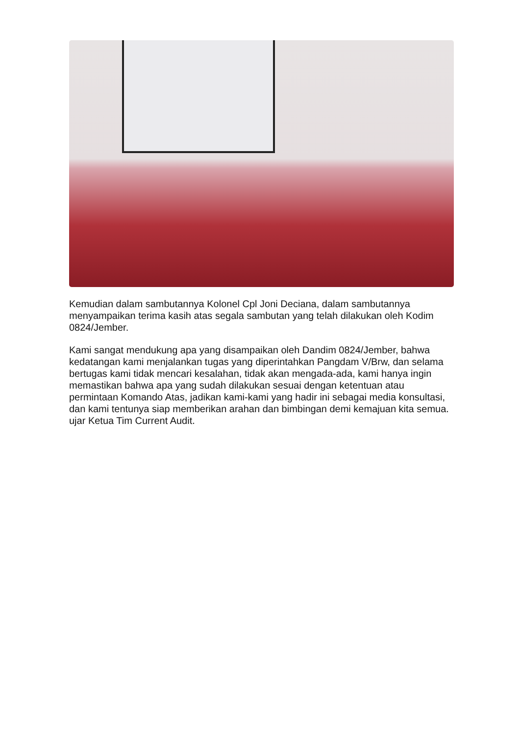Kemudian dalam sambutannya Kolonel Cpl Joni Deciana, dalam sambutannya menyampaikan terima kasih atas segala sambutan yang telah dilakukan oleh Kodim 0824/Jember.
Kami sangat mendukung apa yang disampaikan oleh Dandim 0824/Jember, bahwa kedatangan kami menjalankan tugas yang diperintahkan Pangdam V/Brw, dan selama bertugas kami tidak mencari kesalahan, tidak akan mengada-ada, kami hanya ingin memastikan bahwa apa yang sudah dilakukan sesuai dengan ketentuan atau permintaan Komando Atas, jadikan kami-kami yang hadir ini sebagai media konsultasi, dan kami tentunya siap memberikan arahan dan bimbingan demi kemajuan kita semua. ujar Ketua Tim Current Audit.